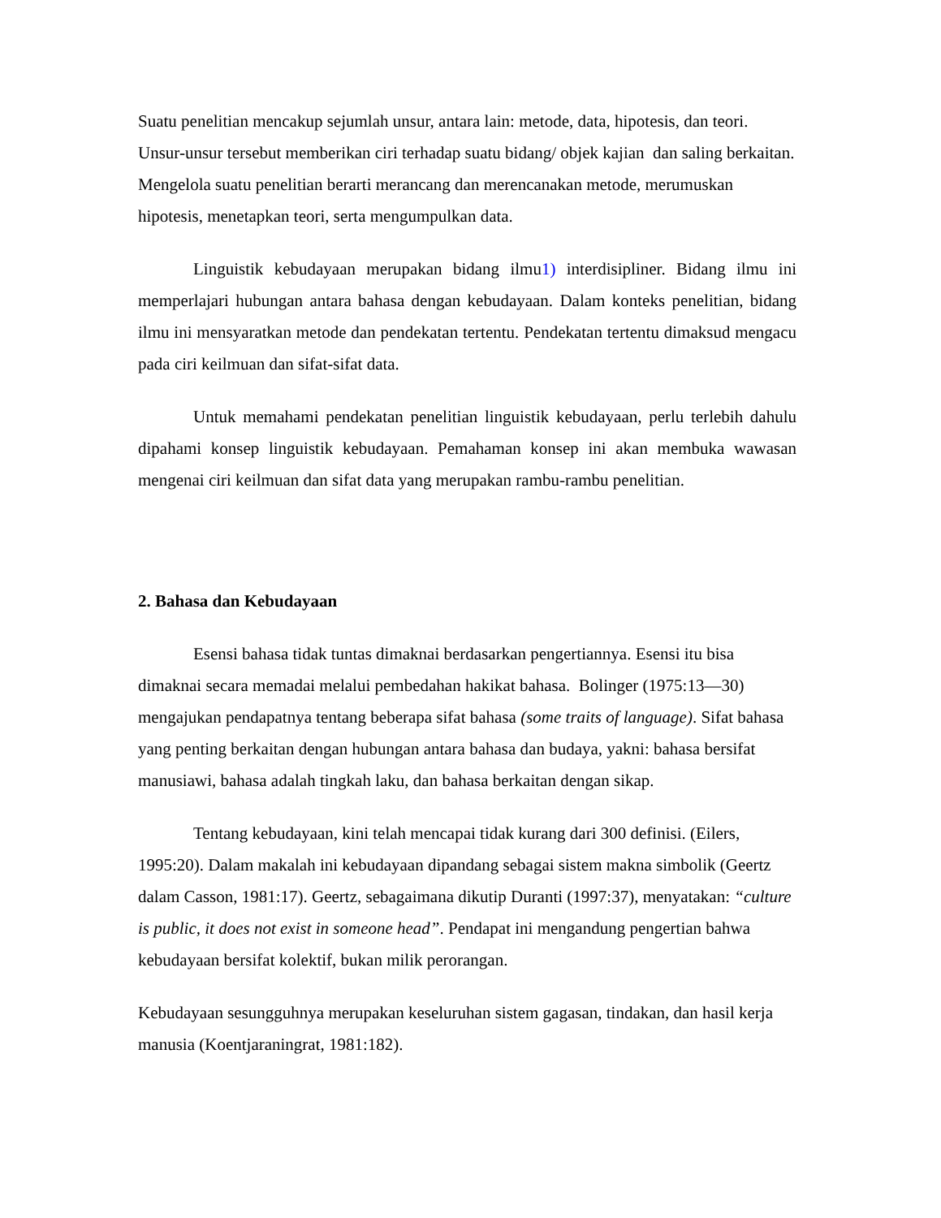Suatu penelitian mencakup sejumlah unsur, antara lain: metode, data, hipotesis, dan teori. Unsur-unsur tersebut memberikan ciri terhadap suatu bidang/ objek kajian dan saling berkaitan. Mengelola suatu penelitian berarti merancang dan merencanakan metode, merumuskan hipotesis, menetapkan teori, serta mengumpulkan data.
Linguistik kebudayaan merupakan bidang ilmu1) interdisipliner. Bidang ilmu ini memperlajari hubungan antara bahasa dengan kebudayaan. Dalam konteks penelitian, bidang ilmu ini mensyaratkan metode dan pendekatan tertentu. Pendekatan tertentu dimaksud mengacu pada ciri keilmuan dan sifat-sifat data.
Untuk memahami pendekatan penelitian linguistik kebudayaan, perlu terlebih dahulu dipahami konsep linguistik kebudayaan. Pemahaman konsep ini akan membuka wawasan mengenai ciri keilmuan dan sifat data yang merupakan rambu-rambu penelitian.
2. Bahasa dan Kebudayaan
Esensi bahasa tidak tuntas dimaknai berdasarkan pengertiannya. Esensi itu bisa dimaknai secara memadai melalui pembedahan hakikat bahasa. Bolinger (1975:13—30) mengajukan pendapatnya tentang beberapa sifat bahasa (some traits of language). Sifat bahasa yang penting berkaitan dengan hubungan antara bahasa dan budaya, yakni: bahasa bersifat manusiawi, bahasa adalah tingkah laku, dan bahasa berkaitan dengan sikap.
Tentang kebudayaan, kini telah mencapai tidak kurang dari 300 definisi. (Eilers, 1995:20). Dalam makalah ini kebudayaan dipandang sebagai sistem makna simbolik (Geertz dalam Casson, 1981:17). Geertz, sebagaimana dikutip Duranti (1997:37), menyatakan: “culture is public, it does not exist in someone head”. Pendapat ini mengandung pengertian bahwa kebudayaan bersifat kolektif, bukan milik perorangan.
Kebudayaan sesungguhnya merupakan keseluruhan sistem gagasan, tindakan, dan hasil kerja manusia (Koentjaraningrat, 1981:182).